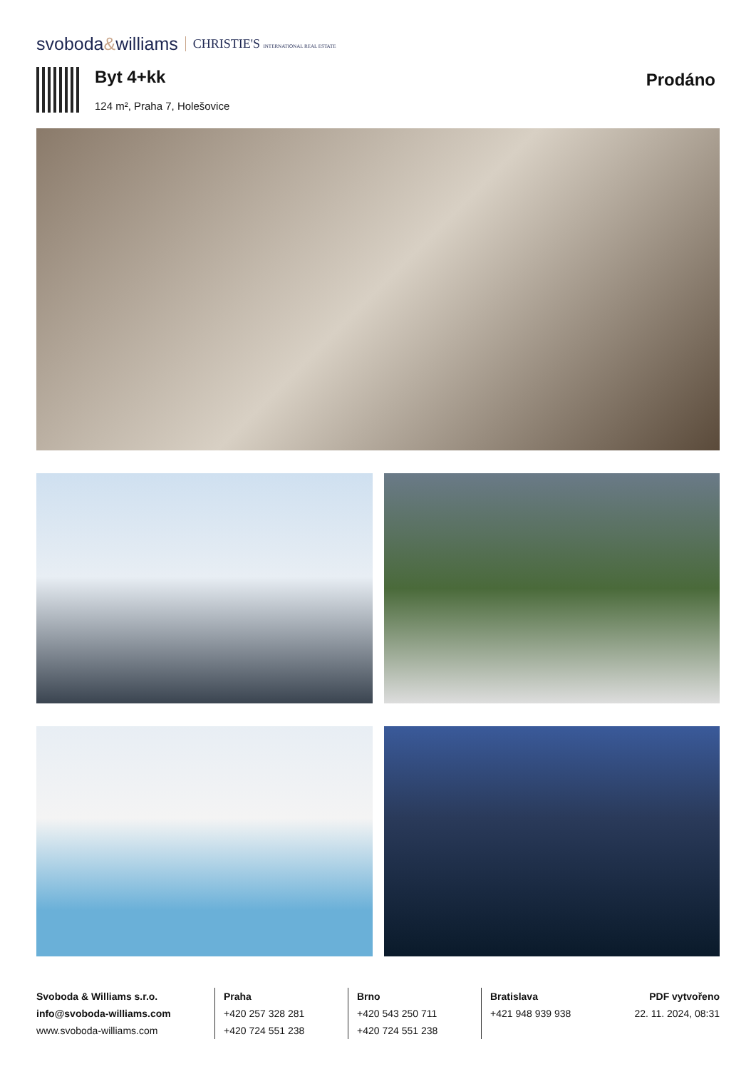svoboda&williams CHRISTIE'S INTERNATIONAL REAL ESTATE
Byt 4+kk
124 m², Praha 7, Holešovice
Prodáno
Svoboda & Williams s.r.o.
info@svoboda-williams.com
www.svoboda-williams.com
Praha
+420 257 328 281
+420 724 551 238
Brno
+420 543 250 711
+420 724 551 238
Bratislava
+421 948 939 938
PDF vytvořeno
22. 11. 2024, 08:31